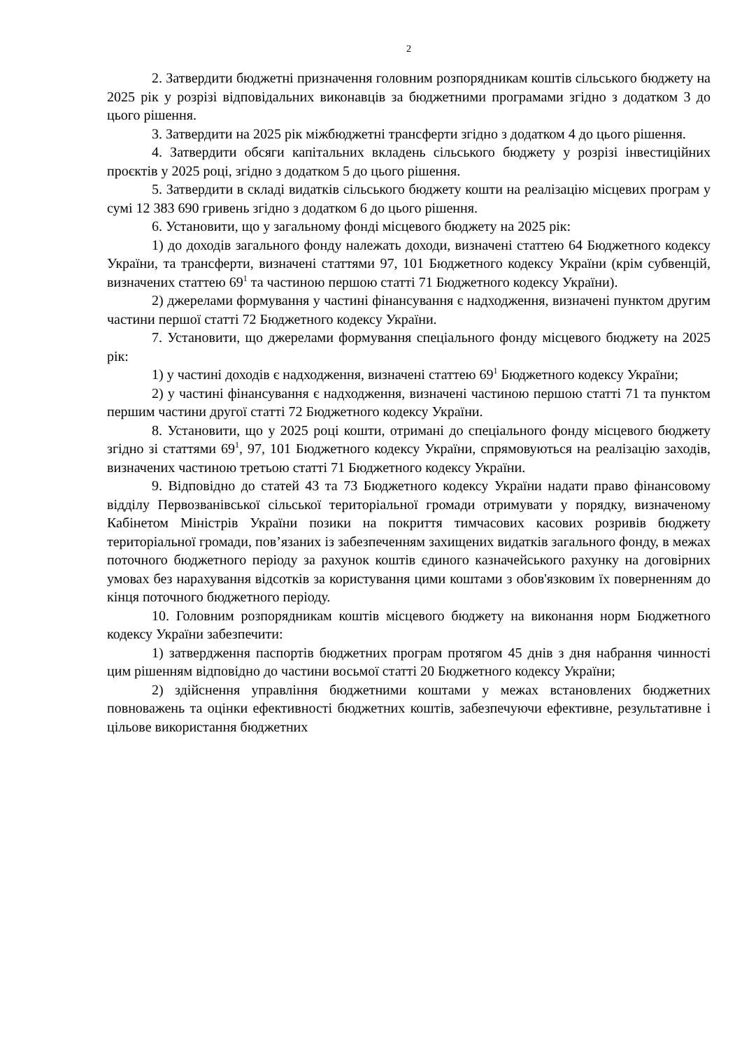2
2. Затвердити бюджетні призначення головним розпорядникам коштів сільського бюджету на 2025 рік у розрізі відповідальних виконавців за бюджетними програмами згідно з додатком 3 до цього рішення.
3. Затвердити на 2025 рік міжбюджетні трансферти згідно з додатком 4 до цього рішення.
4. Затвердити обсяги капітальних вкладень сільського бюджету у розрізі інвестиційних проєктів у 2025 році, згідно з додатком 5 до цього рішення.
5. Затвердити в складі видатків сільського бюджету кошти на реалізацію місцевих програм у сумі 12 383 690 гривень згідно з додатком 6 до цього рішення.
6. Установити, що у загальному фонді місцевого бюджету на 2025 рік:
1) до доходів загального фонду належать доходи, визначені статтею 64 Бюджетного кодексу України, та трансферти, визначені статтями 97, 101 Бюджетного кодексу України (крім субвенцій, визначених статтею 69<sup>1</sup> та частиною першою статті 71 Бюджетного кодексу України).
2) джерелами формування у частині фінансування є надходження, визначені пунктом другим частини першої статті 72 Бюджетного кодексу України.
7. Установити, що джерелами формування спеціального фонду місцевого бюджету на 2025 рік:
1) у частині доходів є надходження, визначені статтею 69<sup>1</sup> Бюджетного кодексу України;
2) у частині фінансування є надходження, визначені частиною першою статті 71 та пунктом першим частини другої статті 72 Бюджетного кодексу України.
8. Установити, що у 2025 році кошти, отримані до спеціального фонду місцевого бюджету згідно зі статтями 69<sup>1</sup>, 97, 101 Бюджетного кодексу України, спрямовуються на реалізацію заходів, визначених частиною третьою статті 71 Бюджетного кодексу України.
9. Відповідно до статей 43 та 73 Бюджетного кодексу України надати право фінансовому відділу Первозванівської сільської територіальної громади отримувати у порядку, визначеному Кабінетом Міністрів України позики на покриття тимчасових касових розривів бюджету територіальної громади, пов’язаних із забезпеченням захищених видатків загального фонду, в межах поточного бюджетного періоду за рахунок коштів єдиного казначейського рахунку на договірних умовах без нарахування відсотків за користування цими коштами з обов'язковим їх поверненням до кінця поточного бюджетного періоду.
10. Головним розпорядникам коштів місцевого бюджету на виконання норм Бюджетного кодексу України забезпечити:
1) затвердження паспортів бюджетних програм протягом 45 днів з дня набрання чинності цим рішенням відповідно до частини восьмої статті 20 Бюджетного кодексу України;
2) здійснення управління бюджетними коштами у межах встановлених бюджетних повноважень та оцінки ефективності бюджетних коштів, забезпечуючи ефективне, результативне і цільове використання бюджетних